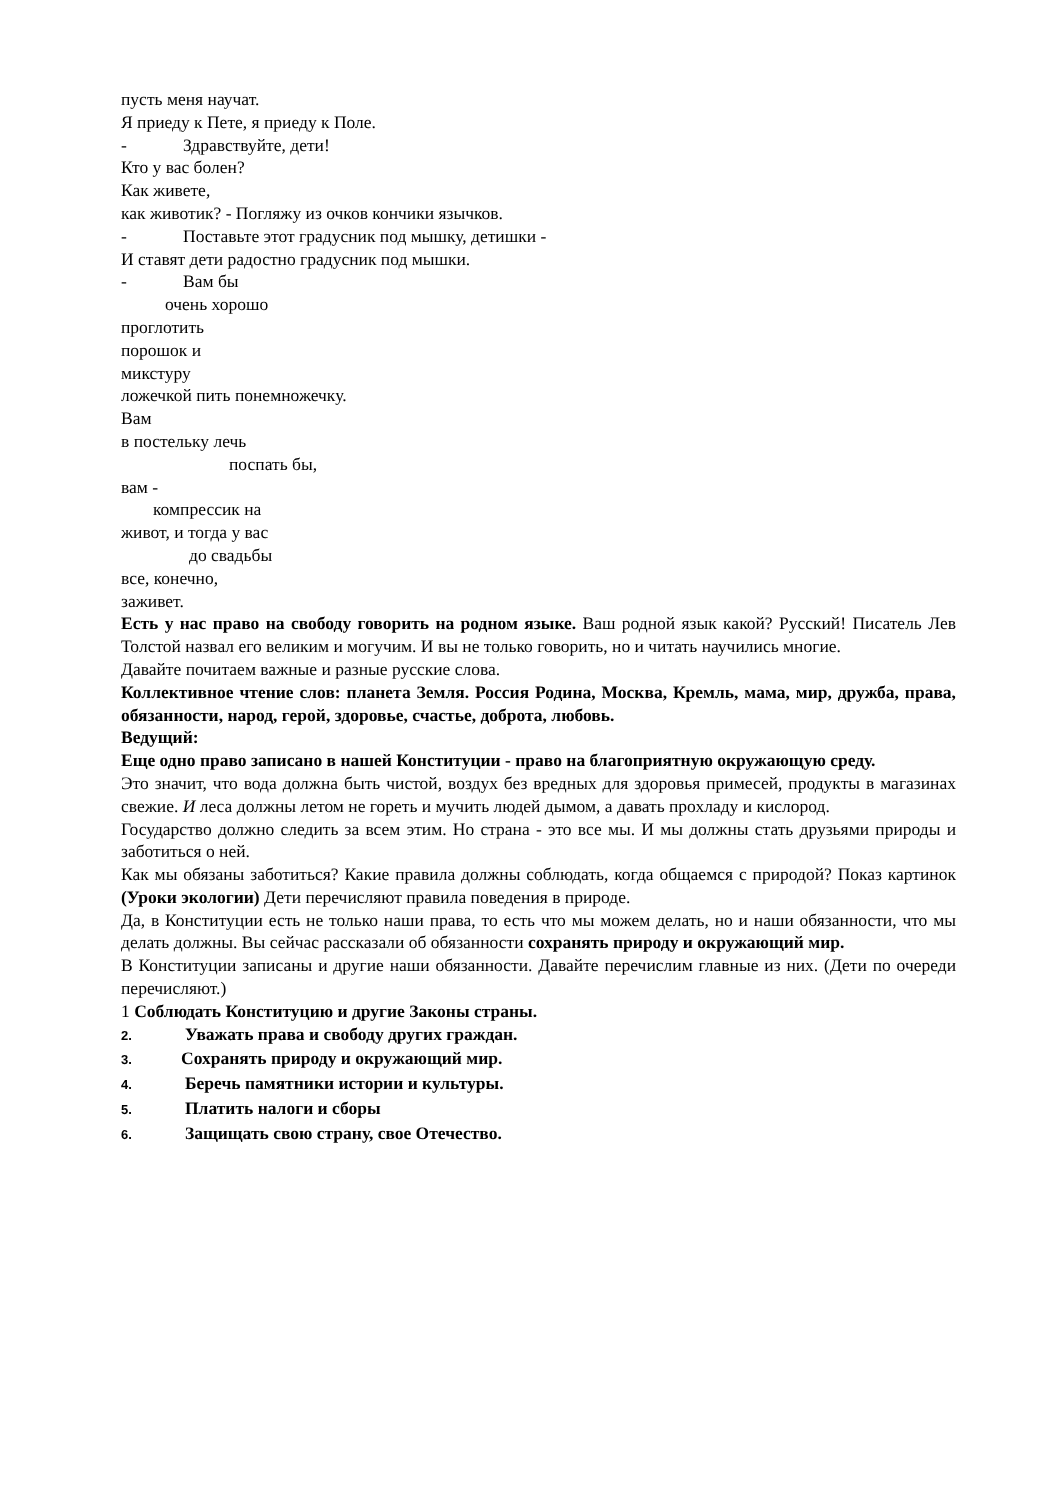пусть меня научат.
Я приеду к Пете, я приеду к Поле.
- Здравствуйте, дети!
Кто у вас болен?
Как живете,
как животик? - Погляжу из очков кончики язычков.
- Поставьте этот градусник под мышку, детишки -
И ставят дети радостно градусник под мышки.
- Вам бы
очень хорошо
проглотить
порошок и
микстуру
ложечкой пить понемножечку.
Вам
в постельку лечь
поспать бы,
вам -
компрессик на
живот, и тогда у вас
до свадьбы
все, конечно,
заживет.
Есть у нас право на свободу говорить на родном языке. Ваш родной язык какой? Русский! Писатель Лев Толстой назвал его великим и могучим. И вы не только говорить, но и читать научились многие.
Давайте почитаем важные и разные русские слова.
Коллективное чтение слов: планета Земля. Россия Родина, Москва, Кремль, мама, мир, дружба, права, обязанности, народ, герой, здоровье, счастье, доброта, любовь.
Ведущий:
Еще одно право записано в нашей Конституции - право на благоприятную окружающую среду.
Это значит, что вода должна быть чистой, воздух без вредных для здоровья примесей, продукты в магазинах свежие. И леса должны летом не гореть и мучить людей дымом, а давать прохладу и кислород.
Государство должно следить за всем этим. Но страна - это все мы. И мы должны стать друзьями природы и заботиться о ней.
Как мы обязаны заботиться? Какие правила должны соблюдать, когда общаемся с природой? Показ картинок (Уроки экологии) Дети перечисляют правила поведения в природе.
Да, в Конституции есть не только наши права, то есть что мы можем делать, но и наши обязанности, что мы делать должны. Вы сейчас рассказали об обязанности сохранять природу и окружающий мир.
В Конституции записаны и другие наши обязанности. Давайте перечислим главные из них. (Дети по очереди перечисляют.)
1 Соблюдать Конституцию и другие Законы страны.
2. Уважать права и свободу других граждан.
3. Сохранять природу и окружающий мир.
4. Беречь памятники истории и культуры.
5. Платить налоги и сборы
6. Защищать свою страну, свое Отечество.